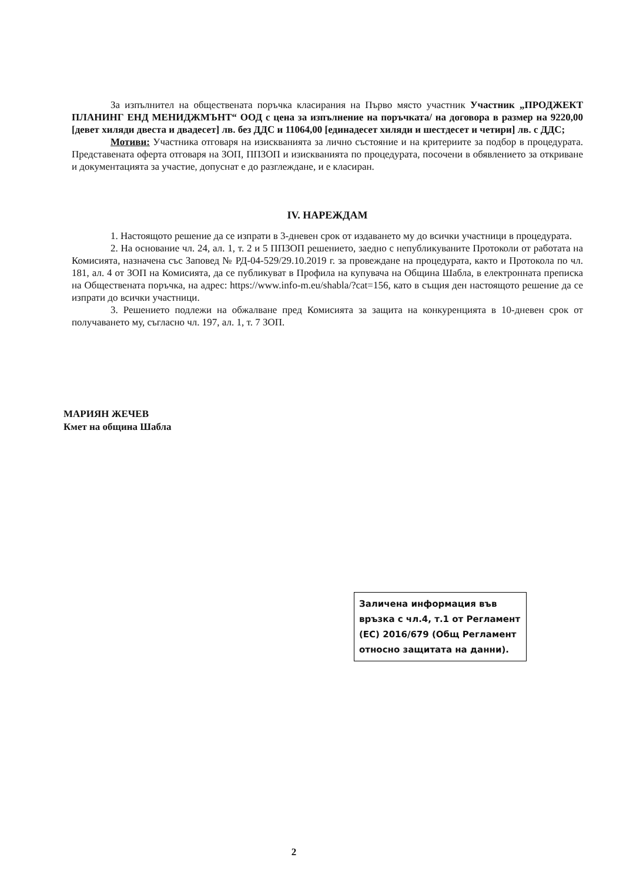За изпълнител на обществената поръчка класирания на Първо място участник Участник „ПРОДЖЕКТ ПЛАНИНГ ЕНД МЕНИДЖМЪНТ“ ООД с цена за изпълнение на поръчката/ на договора в размер на 9220,00 [девет хиляди двеста и двадесет] лв. без ДДС и 11064,00 [единадесет хиляди и шестдесет и четири] лв. с ДДС;
Мотиви: Участника отговаря на изискванията за лично състояние и на критериите за подбор в процедурата. Представената оферта отговаря на ЗОП, ППЗОП и изискванията по процедурата, посочени в обявлението за откриване и документацията за участие, допуснат е до разглеждане, и е класиран.
IV. НАРЕЖДАМ
1. Настоящото решение да се изпрати в 3-дневен срок от издаването му до всички участници в процедурата.
2. На основание чл. 24, ал. 1, т. 2 и 5 ППЗОП решението, заедно с непубликуваните Протоколи от работата на Комисията, назначена със Заповед № РД-04-529/29.10.2019 г. за провеждане на процедурата, както и Протокола по чл. 181, ал. 4 от ЗОП на Комисията, да се публикуват в Профила на купувача на Община Шабла, в електронната преписка на Обществената поръчка, на адрес: https://www.info-m.eu/shabla/?cat=156, като в същия ден настоящото решение да се изпрати до всички участници.
3. Решението подлежи на обжалване пред Комисията за защита на конкуренцията в 10-дневен срок от получаването му, съгласно чл. 197, ал. 1, т. 7 ЗОП.
МАРИЯН ЖЕЧЕВ
Кмет на община Шабла
Заличена информация във връзка с чл.4, т.1 от Регламент (ЕС) 2016/679 (Общ Регламент относно защитата на данни).
2